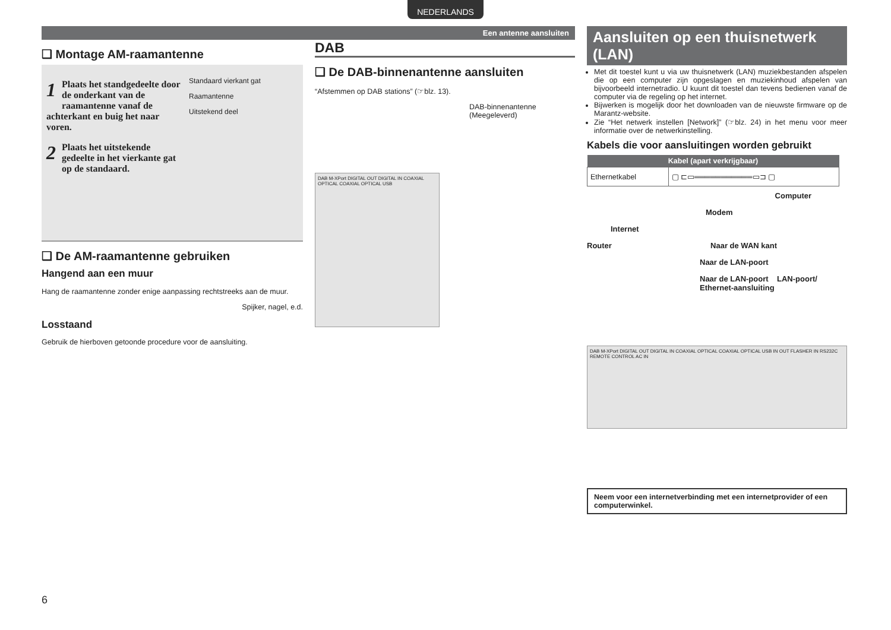NEDERLANDS
Een antenne aansluiten
❑ Montage AM-raamantenne
1 Plaats het standgedeelte door de onderkant van de raamantenne vanaf de achterkant en buig het naar voren.
2 Plaats het uitstekende gedeelte in het vierkante gat op de standaard.
Standaard vierkant gat
Raamantenne
Uitstekend deel
❑ De AM-raamantenne gebruiken
Hangend aan een muur
Hang de raamantenne zonder enige aanpassing rechtstreeks aan de muur.
Spijker, nagel, e.d.
Losstaand
Gebruik de hierboven getoonde procedure voor de aansluiting.
DAB
❑ De DAB-binnenantenne aansluiten
“Afstemmen op DAB stations” (☞blz. 13).
DAB-binnenantenne
(Meegeleverd)
DAB M-XPort DIGITAL OUT DIGITAL IN COAXIAL OPTICAL COAXIAL OPTICAL USB
Aansluiten op een thuisnetwerk (LAN)
Met dit toestel kunt u via uw thuisnetwerk (LAN) muziekbestanden afspelen die op een computer zijn opgeslagen en muziekinhoud afspelen van bijvoorbeeld internetradio. U kuunt dit toestel dan tevens bedienen vanaf de computer via de regeling op het internet.
Bijwerken is mogelijk door het downloaden van de nieuwste firmware op de Marantz-website.
Zie “Het netwerk instellen [Network]” (☞blz. 24) in het menu voor meer informatie over de netwerkinstelling.
Kabels die voor aansluitingen worden gebruikt
| Kabel (apart verkrijgbaar) | |
| --- | --- |
| Ethernetkabel | ▢ ⊏▭═══════════▭⊐ ▢ |
Computer
Modem
Internet
Router Naar de WAN kant
Naar de LAN-poort
Naar de LAN-poort LAN-poort/ Ethernet-aansluiting
DAB M-XPort DIGITAL OUT DIGITAL IN COAXIAL OPTICAL COAXIAL OPTICAL USB IN OUT FLASHER IN RS232C REMOTE CONTROL AC IN
Neem voor een internetverbinding met een internetprovider of een computerwinkel.
6